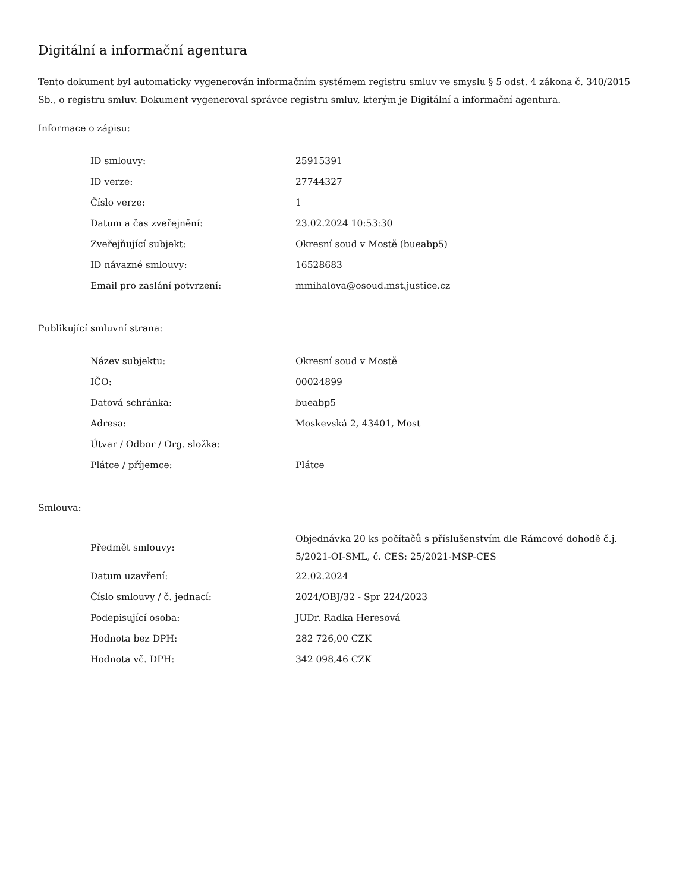Digitální a informační agentura
Tento dokument byl automaticky vygenerován informačním systémem registru smluv ve smyslu § 5 odst. 4 zákona č. 340/2015 Sb., o registru smluv. Dokument vygeneroval správce registru smluv, kterým je Digitální a informační agentura.
Informace o zápisu:
| ID smlouvy: | 25915391 |
| ID verze: | 27744327 |
| Číslo verze: | 1 |
| Datum a čas zveřejnění: | 23.02.2024 10:53:30 |
| Zveřejňující subjekt: | Okresní soud v Mostě (bueabp5) |
| ID návazné smlouvy: | 16528683 |
| Email pro zaslání potvrzení: | mmihalova@osoud.mst.justice.cz |
Publikující smluvní strana:
| Název subjektu: | Okresní soud v Mostě |
| IČO: | 00024899 |
| Datová schránka: | bueabp5 |
| Adresa: | Moskevská 2, 43401, Most |
| Útvar / Odbor / Org. složka: | |
| Plátce / příjemce: | Plátce |
Smlouva:
| Předmět smlouvy: | Objednávka 20 ks počítačů s příslušenstvím dle Rámcové dohodě č.j. 5/2021-OI-SML, č. CES: 25/2021-MSP-CES |
| Datum uzavření: | 22.02.2024 |
| Číslo smlouvy / č. jednací: | 2024/OBJ/32 - Spr 224/2023 |
| Podepisující osoba: | JUDr. Radka Heresová |
| Hodnota bez DPH: | 282 726,00 CZK |
| Hodnota vč. DPH: | 342 098,46 CZK |